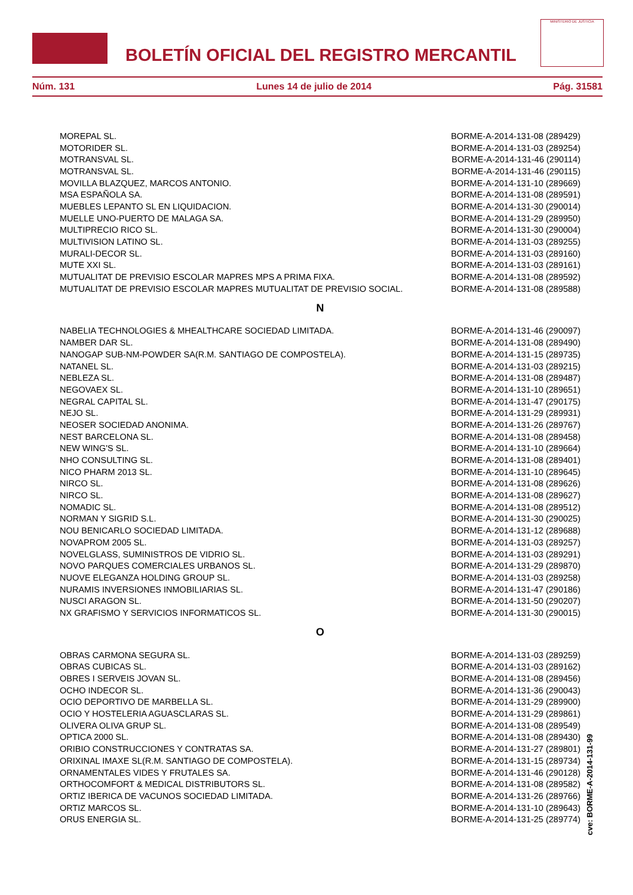BOLETÍN OFICIAL DEL REGISTRO MERCANTIL
MINISTERIO DE JUSTICIA
Núm. 131 Lunes 14 de julio de 2014 Pág. 31581
| MOREPAL SL. | BORME-A-2014-131-08 (289429) |
| MOTORIDER SL. | BORME-A-2014-131-03 (289254) |
| MOTRANSVAL SL. | BORME-A-2014-131-46 (290114) |
| MOTRANSVAL SL. | BORME-A-2014-131-46 (290115) |
| MOVILLA BLAZQUEZ, MARCOS ANTONIO. | BORME-A-2014-131-10 (289669) |
| MSA ESPAÑOLA SA. | BORME-A-2014-131-08 (289591) |
| MUEBLES LEPANTO SL EN LIQUIDACION. | BORME-A-2014-131-30 (290014) |
| MUELLE UNO-PUERTO DE MALAGA SA. | BORME-A-2014-131-29 (289950) |
| MULTIPRECIO RICO SL. | BORME-A-2014-131-30 (290004) |
| MULTIVISION LATINO SL. | BORME-A-2014-131-03 (289255) |
| MURALI-DECOR SL. | BORME-A-2014-131-03 (289160) |
| MUTE XXI SL. | BORME-A-2014-131-03 (289161) |
| MUTUALITAT DE PREVISIO ESCOLAR MAPRES MPS A PRIMA FIXA. | BORME-A-2014-131-08 (289592) |
| MUTUALITAT DE PREVISIO ESCOLAR MAPRES MUTUALITAT DE PREVISIO SOCIAL. | BORME-A-2014-131-08 (289588) |
N
| NABELIA TECHNOLOGIES & MHEALTHCARE SOCIEDAD LIMITADA. | BORME-A-2014-131-46 (290097) |
| NAMBER DAR SL. | BORME-A-2014-131-08 (289490) |
| NANOGAP SUB-NM-POWDER SA(R.M. SANTIAGO DE COMPOSTELA). | BORME-A-2014-131-15 (289735) |
| NATANEL SL. | BORME-A-2014-131-03 (289215) |
| NEBLEZA SL. | BORME-A-2014-131-08 (289487) |
| NEGOVAEX SL. | BORME-A-2014-131-10 (289651) |
| NEGRAL CAPITAL SL. | BORME-A-2014-131-47 (290175) |
| NEJO SL. | BORME-A-2014-131-29 (289931) |
| NEOSER SOCIEDAD ANONIMA. | BORME-A-2014-131-26 (289767) |
| NEST BARCELONA SL. | BORME-A-2014-131-08 (289458) |
| NEW WING'S SL. | BORME-A-2014-131-10 (289664) |
| NHO CONSULTING SL. | BORME-A-2014-131-08 (289401) |
| NICO PHARM 2013 SL. | BORME-A-2014-131-10 (289645) |
| NIRCO SL. | BORME-A-2014-131-08 (289626) |
| NIRCO SL. | BORME-A-2014-131-08 (289627) |
| NOMADIC SL. | BORME-A-2014-131-08 (289512) |
| NORMAN Y SIGRID S.L. | BORME-A-2014-131-30 (290025) |
| NOU BENICARLO SOCIEDAD LIMITADA. | BORME-A-2014-131-12 (289688) |
| NOVAPROM 2005 SL. | BORME-A-2014-131-03 (289257) |
| NOVELGLASS, SUMINISTROS DE VIDRIO SL. | BORME-A-2014-131-03 (289291) |
| NOVO PARQUES COMERCIALES URBANOS SL. | BORME-A-2014-131-29 (289870) |
| NUOVE ELEGANZA HOLDING GROUP SL. | BORME-A-2014-131-03 (289258) |
| NURAMIS INVERSIONES INMOBILIARIAS SL. | BORME-A-2014-131-47 (290186) |
| NUSCI ARAGON SL. | BORME-A-2014-131-50 (290207) |
| NX GRAFISMO Y SERVICIOS INFORMATICOS SL. | BORME-A-2014-131-30 (290015) |
O
| OBRAS CARMONA SEGURA SL. | BORME-A-2014-131-03 (289259) |
| OBRAS CUBICAS SL. | BORME-A-2014-131-03 (289162) |
| OBRES I SERVEIS JOVAN SL. | BORME-A-2014-131-08 (289456) |
| OCHO INDECOR SL. | BORME-A-2014-131-36 (290043) |
| OCIO DEPORTIVO DE MARBELLA SL. | BORME-A-2014-131-29 (289900) |
| OCIO Y HOSTELERIA AGUASCLARAS SL. | BORME-A-2014-131-29 (289861) |
| OLIVERA OLIVA GRUP SL. | BORME-A-2014-131-08 (289549) |
| OPTICA 2000 SL. | BORME-A-2014-131-08 (289430) |
| ORIBIO CONSTRUCCIONES Y CONTRATAS SA. | BORME-A-2014-131-27 (289801) |
| ORIXINAL IMAXE SL(R.M. SANTIAGO DE COMPOSTELA). | BORME-A-2014-131-15 (289734) |
| ORNAMENTALES VIDES Y FRUTALES SA. | BORME-A-2014-131-46 (290128) |
| ORTHOCOMFORT & MEDICAL DISTRIBUTORS SL. | BORME-A-2014-131-08 (289582) |
| ORTIZ IBERICA DE VACUNOS SOCIEDAD LIMITADA. | BORME-A-2014-131-26 (289766) |
| ORTIZ MARCOS SL. | BORME-A-2014-131-10 (289643) |
| ORUS ENERGIA SL. | BORME-A-2014-131-25 (289774) |
cve: BORME-A-2014-131-99